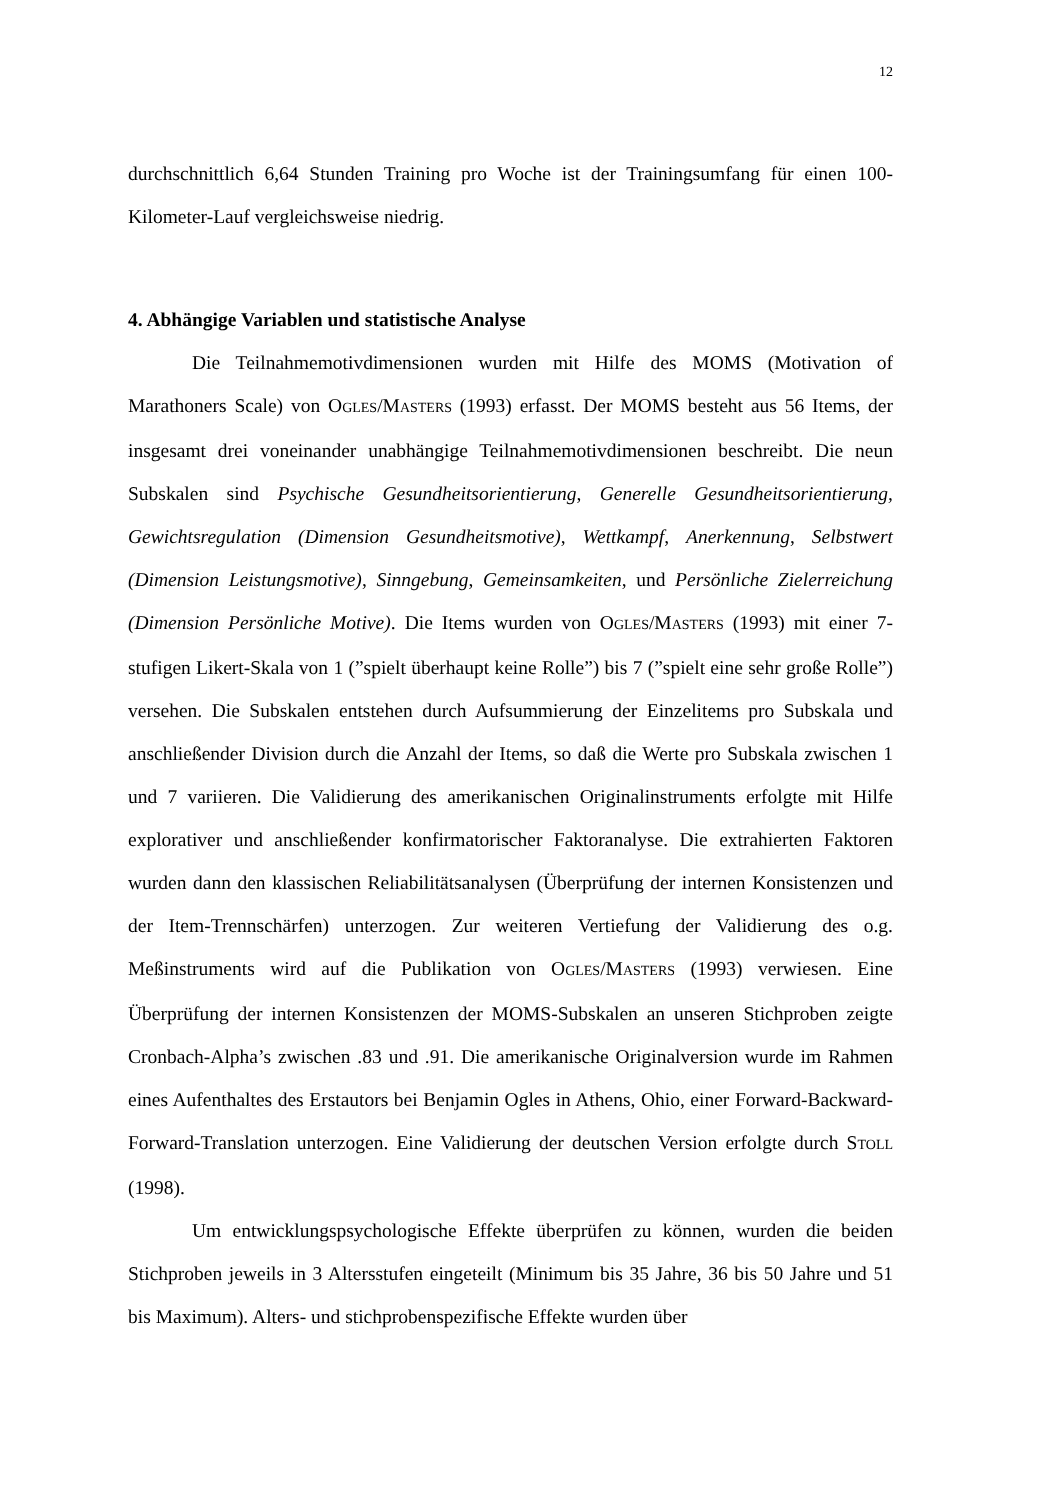12
durchschnittlich 6,64 Stunden Training pro Woche ist der Trainingsumfang für einen 100-Kilometer-Lauf vergleichsweise niedrig.
4. Abhängige Variablen und statistische Analyse
Die Teilnahmemotivdimensionen wurden mit Hilfe des MOMS (Motivation of Marathoners Scale) von OGLES/MASTERS (1993) erfasst. Der MOMS besteht aus 56 Items, der insgesamt drei voneinander unabhängige Teilnahmemotivdimensionen beschreibt. Die neun Subskalen sind Psychische Gesundheitsorientierung, Generelle Gesundheitsorientierung, Gewichtsregulation (Dimension Gesundheitsmotive), Wettkampf, Anerkennung, Selbstwert (Dimension Leistungsmotive), Sinngebung, Gemeinsamkeiten, und Persönliche Zielerreichung (Dimension Persönliche Motive). Die Items wurden von OGLES/MASTERS (1993) mit einer 7-stufigen Likert-Skala von 1 (”spielt überhaupt keine Rolle”) bis 7 (”spielt eine sehr große Rolle”) versehen. Die Subskalen entstehen durch Aufsummierung der Einzelitems pro Subskala und anschließender Division durch die Anzahl der Items, so daß die Werte pro Subskala zwischen 1 und 7 variieren. Die Validierung des amerikanischen Originalinstruments erfolgte mit Hilfe explorativer und anschließender konfirmatorischer Faktoranalyse. Die extrahierten Faktoren wurden dann den klassischen Reliabilitätsanalysen (Überprüfung der internen Konsistenzen und der Item-Trennschärfen) unterzogen. Zur weiteren Vertiefung der Validierung des o.g. Meßinstruments wird auf die Publikation von OGLES/MASTERS (1993) verwiesen. Eine Überprüfung der internen Konsistenzen der MOMS-Subskalen an unseren Stichproben zeigte Cronbach-Alpha’s zwischen .83 und .91. Die amerikanische Originalversion wurde im Rahmen eines Aufenthaltes des Erstautors bei Benjamin Ogles in Athens, Ohio, einer Forward-Backward-Forward-Translation unterzogen. Eine Validierung der deutschen Version erfolgte durch STOLL (1998).
Um entwicklungspsychologische Effekte überprüfen zu können, wurden die beiden Stichproben jeweils in 3 Altersstufen eingeteilt (Minimum bis 35 Jahre, 36 bis 50 Jahre und 51 bis Maximum). Alters- und stichprobenspezifische Effekte wurden über